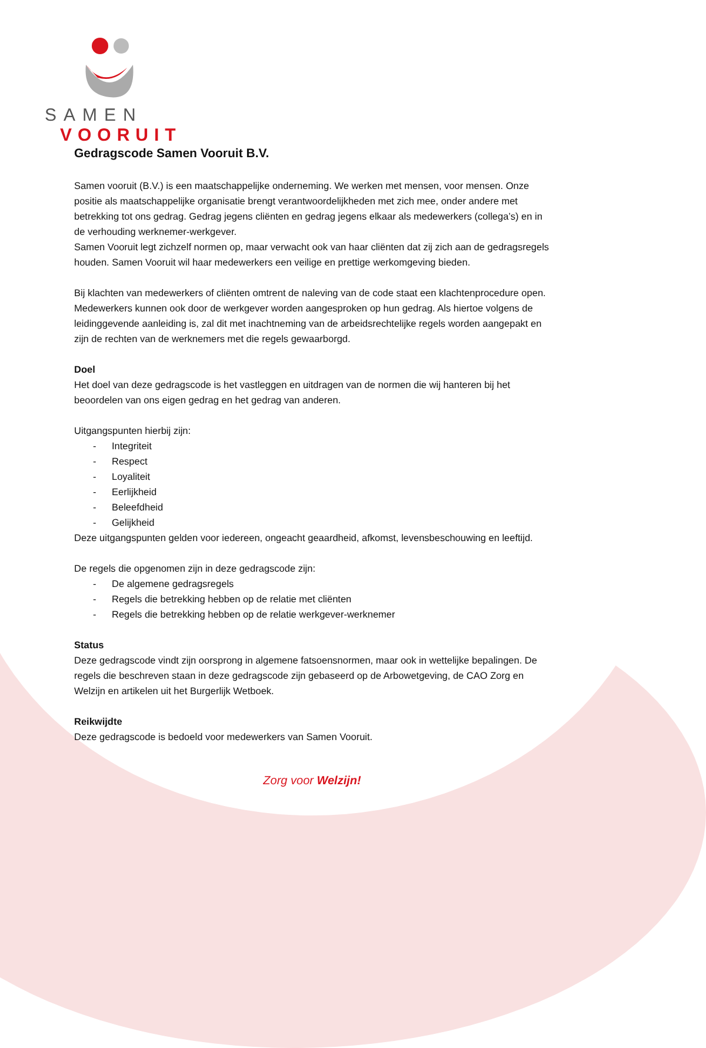SAMEN
VOORUIT
Gedragscode Samen Vooruit B.V.
Samen vooruit (B.V.) is een maatschappelijke onderneming. We werken met mensen, voor mensen. Onze positie als maatschappelijke organisatie brengt verantwoordelijkheden met zich mee, onder andere met betrekking tot ons gedrag. Gedrag jegens cliënten en gedrag jegens elkaar als medewerkers (collega’s) en in de verhouding werknemer-werkgever.
Samen Vooruit legt zichzelf normen op, maar verwacht ook van haar cliënten dat zij zich aan de gedragsregels houden. Samen Vooruit wil haar medewerkers een veilige en prettige werkomgeving bieden.
Bij klachten van medewerkers of cliënten omtrent de naleving van de code staat een klachtenprocedure open. Medewerkers kunnen ook door de werkgever worden aangesproken op hun gedrag. Als hiertoe volgens de leidinggevende aanleiding is, zal dit met inachtneming van de arbeidsrechtelijke regels worden aangepakt en zijn de rechten van de werknemers met die regels gewaarborgd.
Doel
Het doel van deze gedragscode is het vastleggen en uitdragen van de normen die wij hanteren bij het beoordelen van ons eigen gedrag en het gedrag van anderen.
Uitgangspunten hierbij zijn:
- Integriteit
- Respect
- Loyaliteit
- Eerlijkheid
- Beleefdheid
- Gelijkheid
Deze uitgangspunten gelden voor iedereen, ongeacht geaardheid, afkomst, levensbeschouwing en leeftijd.
De regels die opgenomen zijn in deze gedragscode zijn:
- De algemene gedragsregels
- Regels die betrekking hebben op de relatie met cliënten
- Regels die betrekking hebben op de relatie werkgever-werknemer
Status
Deze gedragscode vindt zijn oorsprong in algemene fatsoensnormen, maar ook in wettelijke bepalingen. De regels die beschreven staan in deze gedragscode zijn gebaseerd op de Arbowetgeving, de CAO Zorg en Welzijn en artikelen uit het Burgerlijk Wetboek.
Reikwijdte
Deze gedragscode is bedoeld voor medewerkers van Samen Vooruit.
Zorg voor Welzijn!